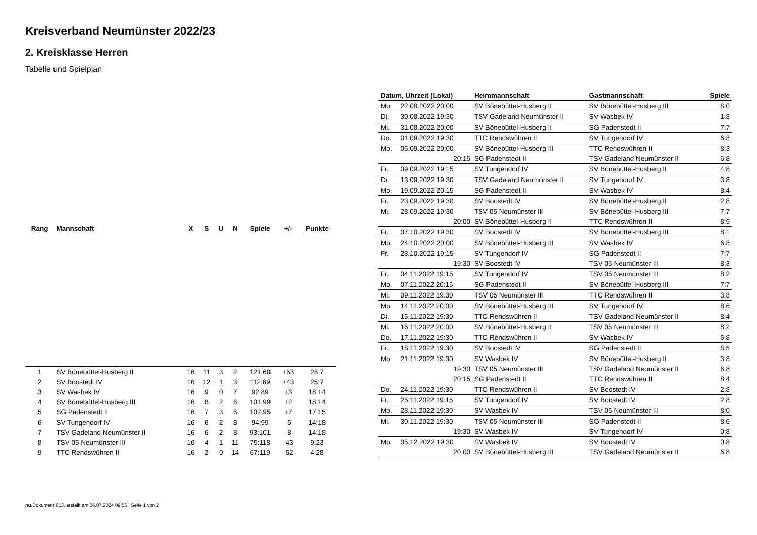Kreisverband Neumünster 2022/23
2. Kreisklasse Herren
Tabelle und Spielplan
| Rang | Mannschaft | X | S | U | N | Spiele | +/- | Punkte |
| --- | --- | --- | --- | --- | --- | --- | --- | --- |
| 1 | SV Bönebüttel-Husberg II | 16 | 11 | 3 | 2 | 121:68 | +53 | 25:7 |
| 2 | SV Boostedt IV | 16 | 12 | 1 | 3 | 112:69 | +43 | 25:7 |
| 3 | SV Wasbek IV | 16 | 9 | 0 | 7 | 92:89 | +3 | 18:14 |
| 4 | SV Bönebüttel-Husberg III | 16 | 8 | 2 | 6 | 101:99 | +2 | 18:14 |
| 5 | SG Padenstedt II | 16 | 7 | 3 | 6 | 102:95 | +7 | 17:15 |
| 6 | SV Tungendorf IV | 16 | 6 | 2 | 8 | 94:99 | -5 | 14:18 |
| 7 | TSV Gadeland Neumünster II | 16 | 6 | 2 | 8 | 93:101 | -8 | 14:18 |
| 8 | TSV 05 Neumünster III | 16 | 4 | 1 | 11 | 75:118 | -43 | 9:23 |
| 9 | TTC Rendswühren II | 16 | 2 | 0 | 14 | 67:119 | -52 | 4:28 |
| Datum, Uhrzeit (Lokal) | | Heimmannschaft | Gastmannschaft | Spiele |
| --- | --- | --- | --- | --- |
| Mo. | 22.08.2022 20:00 | SV Bönebüttel-Husberg II | SV Bönebüttel-Husberg III | 8:0 |
| Di. | 30.08.2022 19:30 | TSV Gadeland Neumünster II | SV Wasbek IV | 1:8 |
| Mi. | 31.08.2022 20:00 | SV Bönebüttel-Husberg II | SG Padenstedt II | 7:7 |
| Do. | 01.09.2022 19:30 | TTC Rendswühren II | SV Tungendorf IV | 6:8 |
| Mo. | 05.09.2022 20:00 | SV Bönebüttel-Husberg III | TTC Rendswühren II | 8:3 |
| | 20:15 | SG Padenstedt II | TSV Gadeland Neumünster II | 6:8 |
| Fr. | 09.09.2022 19:15 | SV Tungendorf IV | SV Bönebüttel-Husberg II | 4:8 |
| Di. | 13.09.2022 19:30 | TSV Gadeland Neumünster II | SV Tungendorf IV | 3:8 |
| Mo. | 19.09.2022 20:15 | SG Padenstedt II | SV Wasbek IV | 8:4 |
| Fr. | 23.09.2022 19:30 | SV Boostedt IV | SV Bönebüttel-Husberg II | 2:8 |
| Mi. | 28.09.2022 19:30 | TSV 05 Neumünster III | SV Bönebüttel-Husberg III | 7:7 |
| | 20:00 | SV Bönebüttel-Husberg II | TTC Rendswühren II | 8:5 |
| Fr. | 07.10.2022 19:30 | SV Boostedt IV | SV Bönebüttel-Husberg III | 8:1 |
| Mo. | 24.10.2022 20:00 | SV Bönebüttel-Husberg III | SV Wasbek IV | 6:8 |
| Fr. | 28.10.2022 19:15 | SV Tungendorf IV | SG Padenstedt II | 7:7 |
| | 19:30 | SV Boostedt IV | TSV 05 Neumünster III | 8:3 |
| Fr. | 04.11.2022 19:15 | SV Tungendorf IV | TSV 05 Neumünster III | 8:2 |
| Mo. | 07.11.2022 20:15 | SG Padenstedt II | SV Bönebüttel-Husberg III | 7:7 |
| Mi. | 09.11.2022 19:30 | TSV 05 Neumünster III | TTC Rendswühren II | 3:8 |
| Mo. | 14.11.2022 20:00 | SV Bönebüttel-Husberg III | SV Tungendorf IV | 8:6 |
| Di. | 15.11.2022 19:30 | TTC Rendswühren II | TSV Gadeland Neumünster II | 8:4 |
| Mi. | 16.11.2022 20:00 | SV Bönebüttel-Husberg II | TSV 05 Neumünster III | 8:2 |
| Do. | 17.11.2022 19:30 | TTC Rendswühren II | SV Wasbek IV | 6:8 |
| Fr. | 18.11.2022 19:30 | SV Boostedt IV | SG Padenstedt II | 8:5 |
| Mo. | 21.11.2022 19:30 | SV Wasbek IV | SV Bönebüttel-Husberg II | 3:8 |
| | 19:30 | TSV 05 Neumünster III | TSV Gadeland Neumünster II | 6:8 |
| | 20:15 | SG Padenstedt II | TTC Rendswühren II | 8:4 |
| Do. | 24.11.2022 19:30 | TTC Rendswühren II | SV Boostedt IV | 2:8 |
| Fr. | 25.11.2022 19:15 | SV Tungendorf IV | SV Boostedt IV | 2:8 |
| Mo. | 28.11.2022 19:30 | SV Wasbek IV | TSV 05 Neumünster III | 8:0 |
| Mi. | 30.11.2022 19:30 | TSV 05 Neumünster III | SG Padenstedt II | 8:6 |
| | 19:30 | SV Wasbek IV | SV Tungendorf IV | 0:8 |
| Mo. | 05.12.2022 19:30 | SV Wasbek IV | SV Boostedt IV | 0:8 |
| | 20:00 | SV Bönebüttel-Husberg III | TSV Gadeland Neumünster II | 6:8 |
nu.Dokument 013, erstellt am 06.07.2024 09:56 | Seite 1 von 2